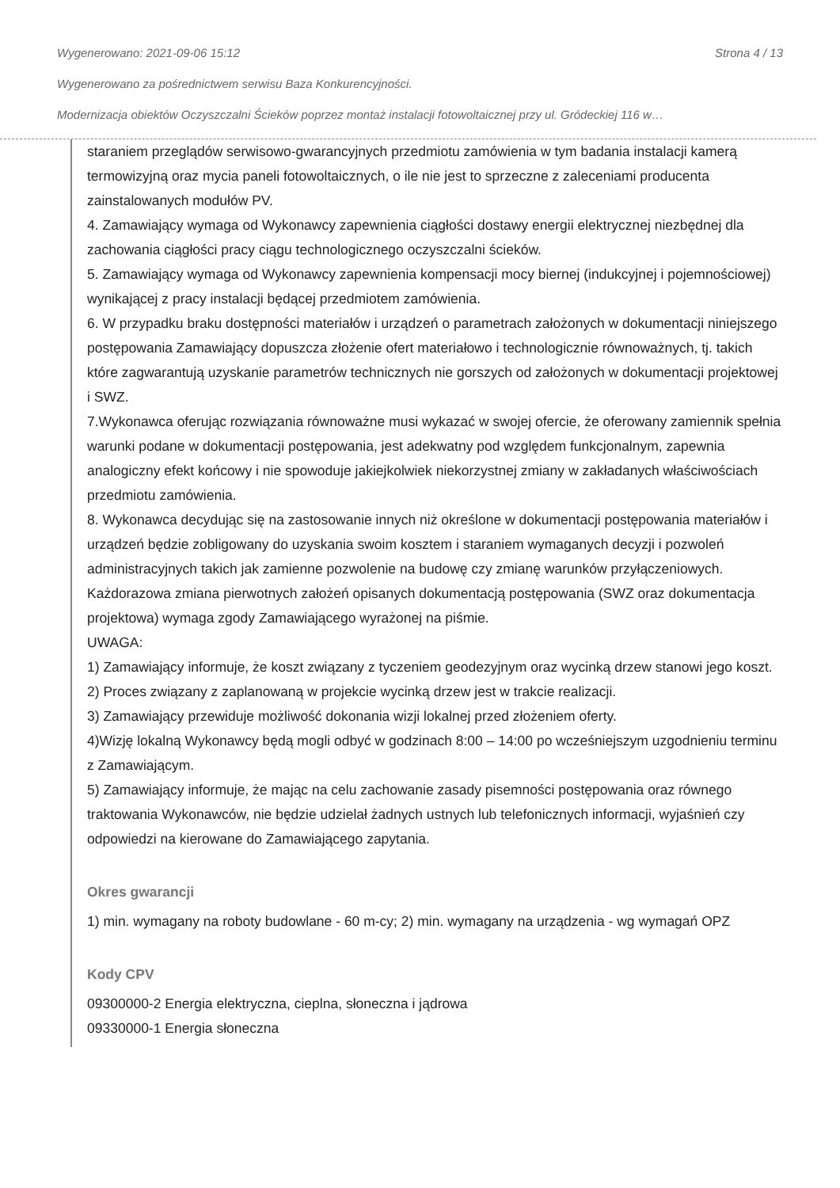Wygenerowano: 2021-09-06 15:12 Strona 4 / 13
Wygenerowano za pośrednictwem serwisu Baza Konkurencyjności.
Modernizacja obiektów Oczyszczalni Ścieków poprzez montaż instalacji fotowoltaicznej przy ul. Gródeckiej 116 w…
staraniem przeglądów serwisowo-gwarancyjnych przedmiotu zamówienia w tym badania instalacji kamerą termowizyjną oraz mycia paneli fotowoltaicznych, o ile nie jest to sprzeczne z zaleceniami producenta zainstalowanych modułów PV.
4. Zamawiający wymaga od Wykonawcy zapewnienia ciągłości dostawy energii elektrycznej niezbędnej dla zachowania ciągłości pracy ciągu technologicznego oczyszczalni ścieków.
5. Zamawiający wymaga od Wykonawcy zapewnienia kompensacji mocy biernej (indukcyjnej i pojemnościowej) wynikającej z pracy instalacji będącej przedmiotem zamówienia.
6. W przypadku braku dostępności materiałów i urządzeń o parametrach założonych w dokumentacji niniejszego postępowania Zamawiający dopuszcza złożenie ofert materiałowo i technologicznie równoważnych, tj. takich które zagwarantują uzyskanie parametrów technicznych nie gorszych od założonych w dokumentacji projektowej i SWZ.
7.Wykonawca oferując rozwiązania równoważne musi wykazać w swojej ofercie, że oferowany zamiennik spełnia warunki podane w dokumentacji postępowania, jest adekwatny pod względem funkcjonalnym, zapewnia analogiczny efekt końcowy i nie spowoduje jakiejkolwiek niekorzystnej zmiany w zakładanych właściwościach przedmiotu zamówienia.
8. Wykonawca decydując się na zastosowanie innych niż określone w dokumentacji postępowania materiałów i urządzeń będzie zobligowany do uzyskania swoim kosztem i staraniem wymaganych decyzji i pozwoleń administracyjnych takich jak zamienne pozwolenie na budowę czy zmianę warunków przyłączeniowych. Każdorazowa zmiana pierwotnych założeń opisanych dokumentacją postępowania (SWZ oraz dokumentacja projektowa) wymaga zgody Zamawiającego wyrażonej na piśmie.
UWAGA:
1) Zamawiający informuje, że koszt związany z tyczeniem geodezyjnym oraz wycinką drzew stanowi jego koszt.
2) Proces związany z zaplanowaną w projekcie wycinką drzew jest w trakcie realizacji.
3) Zamawiający przewiduje możliwość dokonania wizji lokalnej przed złożeniem oferty.
4)Wizję lokalną Wykonawcy będą mogli odbyć w godzinach 8:00 – 14:00 po wcześniejszym uzgodnieniu terminu z Zamawiającym.
5) Zamawiający informuje, że mając na celu zachowanie zasady pisemności postępowania oraz równego traktowania Wykonawców, nie będzie udzielał żadnych ustnych lub telefonicznych informacji, wyjaśnień czy odpowiedzi na kierowane do Zamawiającego zapytania.
Okres gwarancji
1) min. wymagany na roboty budowlane - 60 m-cy; 2) min. wymagany na urządzenia - wg wymagań OPZ
Kody CPV
09300000-2 Energia elektryczna, cieplna, słoneczna i jądrowa
09330000-1 Energia słoneczna